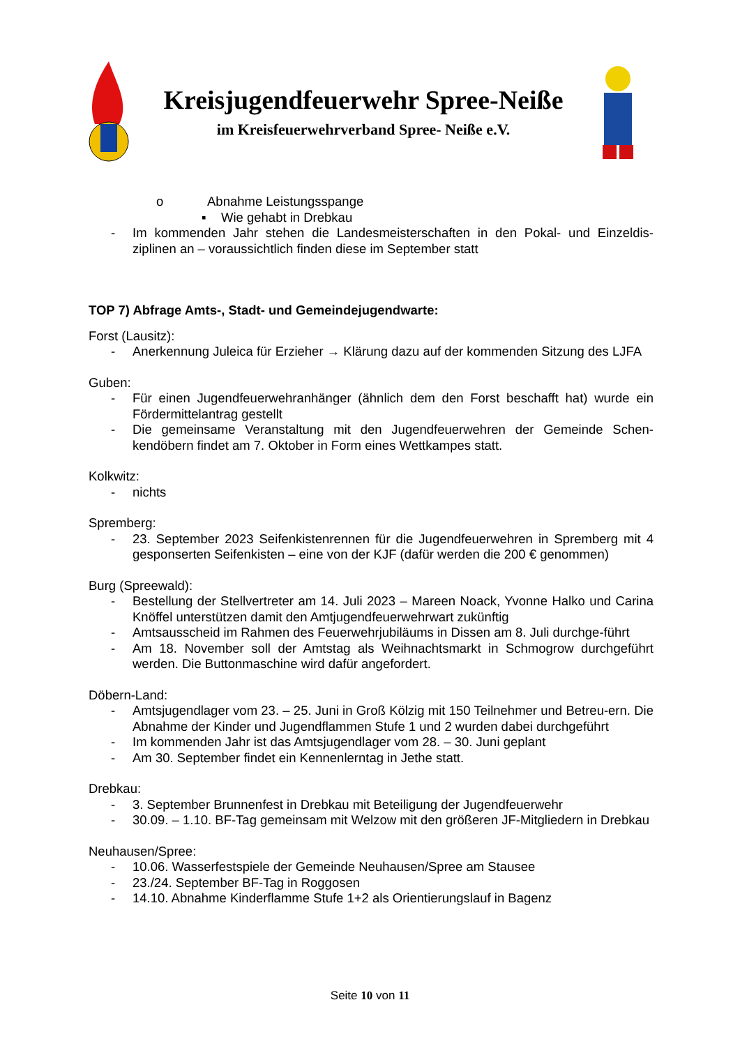Kreisjugendfeuerwehr Spree-Neiße
im Kreisfeuerwehrverband Spree- Neiße e.V.
o Abnahme Leistungsspange
▪ Wie gehabt in Drebkau
- Im kommenden Jahr stehen die Landesmeisterschaften in den Pokal- und Einzeldis-ziplinen an – voraussichtlich finden diese im September statt
TOP 7) Abfrage Amts-, Stadt- und Gemeindejugendwarte:
Forst (Lausitz):
- Anerkennung Juleica für Erzieher → Klärung dazu auf der kommenden Sitzung des LJFA
Guben:
- Für einen Jugendfeuerwehranhänger (ähnlich dem den Forst beschafft hat) wurde ein Fördermittelantrag gestellt
- Die gemeinsame Veranstaltung mit den Jugendfeuerwehren der Gemeinde Schen-kendöbern findet am 7. Oktober in Form eines Wettkampes statt.
Kolkwitz:
- nichts
Spremberg:
- 23. September 2023 Seifenkistenrennen für die Jugendfeuerwehren in Spremberg mit 4 gesponserten Seifenkisten – eine von der KJF (dafür werden die 200 € genommen)
Burg (Spreewald):
- Bestellung der Stellvertreter am 14. Juli 2023 – Mareen Noack, Yvonne Halko und Carina Knöffel unterstützen damit den Amtjugendfeuerwehrwart zukünftig
- Amtsausscheid im Rahmen des Feuerwehrjubiläums in Dissen am 8. Juli durchge-führt
- Am 18. November soll der Amtstag als Weihnachtsmarkt in Schmogrow durchgeführt werden. Die Buttonmaschine wird dafür angefordert.
Döbern-Land:
- Amtsjugendlager vom 23. – 25. Juni in Groß Kölzig mit 150 Teilnehmer und Betreu-ern. Die Abnahme der Kinder und Jugendflammen Stufe 1 und 2 wurden dabei durchgeführt
- Im kommenden Jahr ist das Amtsjugendlager vom 28. – 30. Juni geplant
- Am 30. September findet ein Kennenlerntag in Jethe statt.
Drebkau:
- 3. September Brunnenfest in Drebkau mit Beteiligung der Jugendfeuerwehr
- 30.09. – 1.10. BF-Tag gemeinsam mit Welzow mit den größeren JF-Mitgliedern in Drebkau
Neuhausen/Spree:
- 10.06. Wasserfestspiele der Gemeinde Neuhausen/Spree am Stausee
- 23./24. September BF-Tag in Roggosen
- 14.10. Abnahme Kinderflamme Stufe 1+2 als Orientierungslauf in Bagenz
Seite 10 von 11